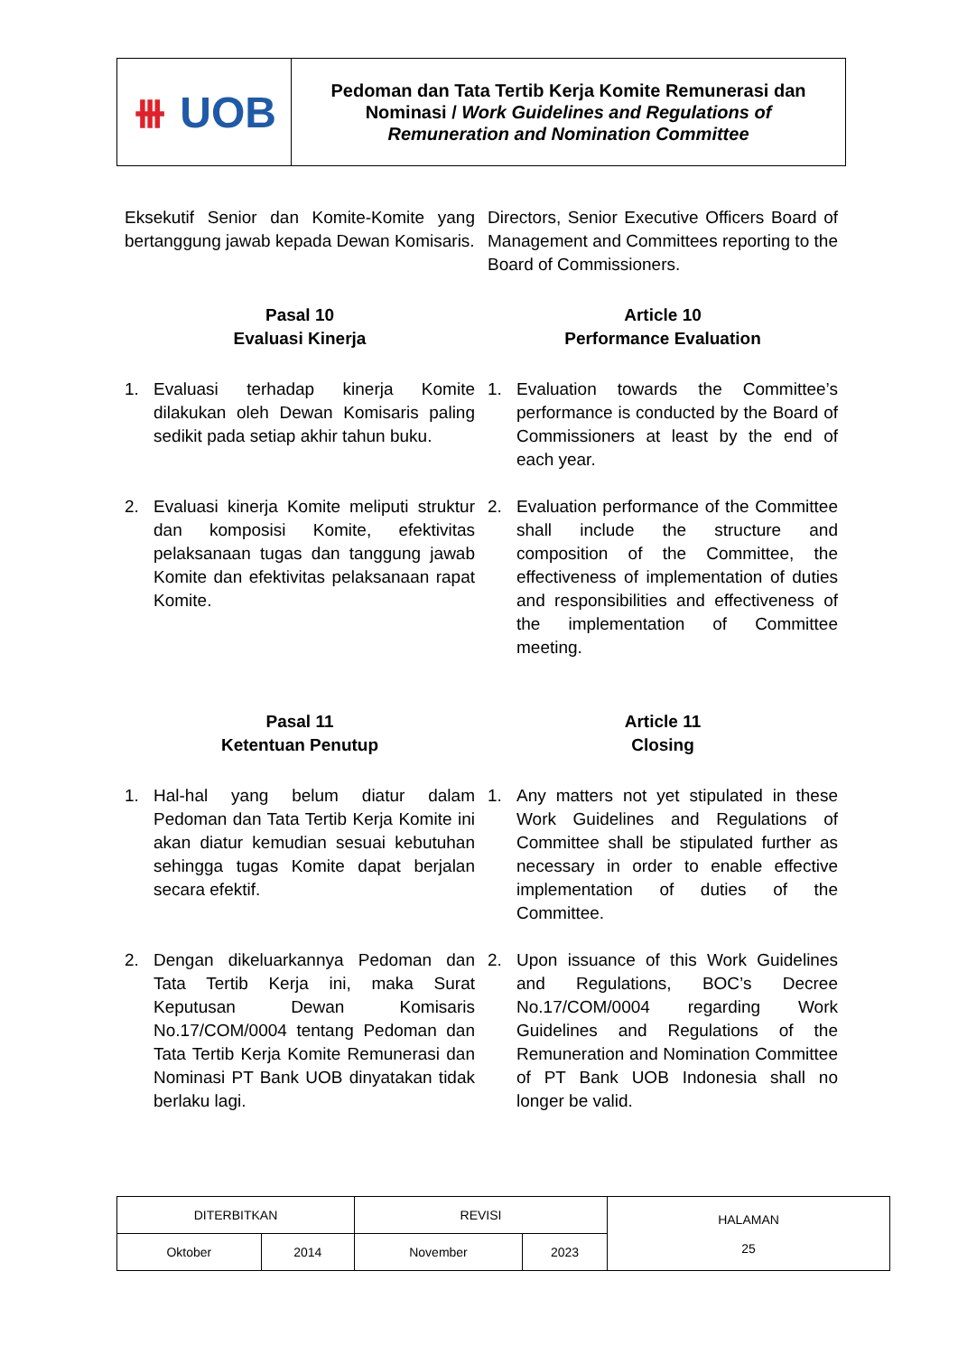| ⧻ UOB | Pedoman dan Tata Tertib Kerja Komite Remunerasi dan Nominasi / Work Guidelines and Regulations of Remuneration and Nomination Committee |
Eksekutif Senior dan Komite-Komite yang bertanggung jawab kepada Dewan Komisaris.
Directors, Senior Executive Officers Board of Management and Committees reporting to the Board of Commissioners.
Pasal 10
Evaluasi Kinerja
Article 10
Performance Evaluation
1. Evaluasi terhadap kinerja Komite dilakukan oleh Dewan Komisaris paling sedikit pada setiap akhir tahun buku.
1. Evaluation towards the Committee’s performance is conducted by the Board of Commissioners at least by the end of each year.
2. Evaluasi kinerja Komite meliputi struktur dan komposisi Komite, efektivitas pelaksanaan tugas dan tanggung jawab Komite dan efektivitas pelaksanaan rapat Komite.
2. Evaluation performance of the Committee shall include the structure and composition of the Committee, the effectiveness of implementation of duties and responsibilities and effectiveness of the implementation of Committee meeting.
Pasal 11
Ketentuan Penutup
Article 11
Closing
1. Hal-hal yang belum diatur dalam Pedoman dan Tata Tertib Kerja Komite ini akan diatur kemudian sesuai kebutuhan sehingga tugas Komite dapat berjalan secara efektif.
1. Any matters not yet stipulated in these Work Guidelines and Regulations of Committee shall be stipulated further as necessary in order to enable effective implementation of duties of the Committee.
2. Dengan dikeluarkannya Pedoman dan Tata Tertib Kerja ini, maka Surat Keputusan Dewan Komisaris No.17/COM/0004 tentang Pedoman dan Tata Tertib Kerja Komite Remunerasi dan Nominasi PT Bank UOB dinyatakan tidak berlaku lagi.
2. Upon issuance of this Work Guidelines and Regulations, BOC’s Decree No.17/COM/0004 regarding Work Guidelines and Regulations of the Remuneration and Nomination Committee of PT Bank UOB Indonesia shall no longer be valid.
| DITERBITKAN | | REVISI | | HALAMAN 25 |
| Oktober | 2014 | November | 2023 | |